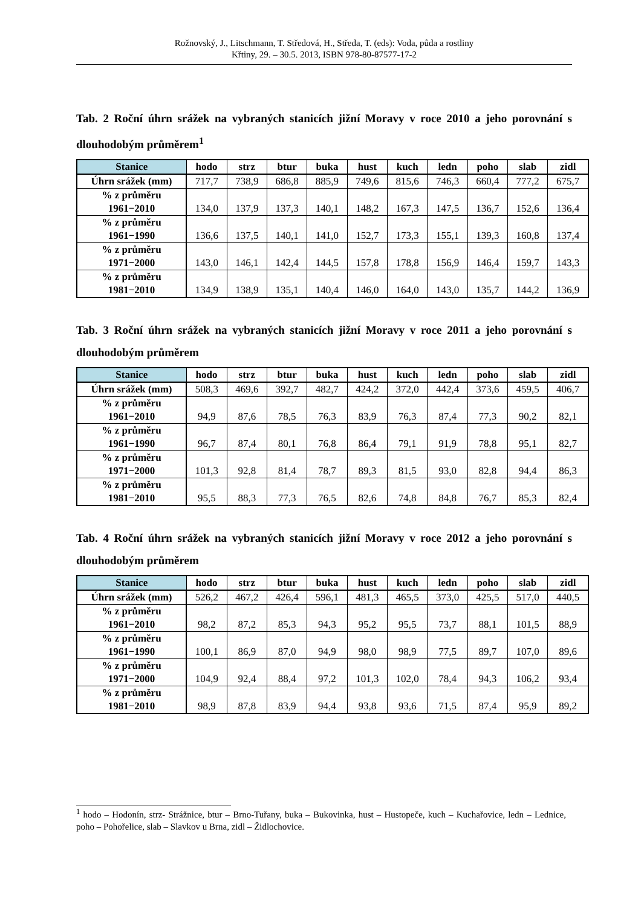Rožnovský, J., Litschmann, T. Středová, H., Středa, T. (eds): Voda, půda a rostliny
Křtiny, 29. – 30.5. 2013, ISBN 978-80-87577-17-2
Tab. 2 Roční úhrn srážek na vybraných stanicích jižní Moravy v roce 2010 a jeho porovnání s dlouhodobým průměrem<sup>1</sup>
| Stanice | hodo | strz | btur | buka | hust | kuch | ledn | poho | slab | zidl |
| --- | --- | --- | --- | --- | --- | --- | --- | --- | --- | --- |
| Úhrn srážek (mm) | 717,7 | 738,9 | 686,8 | 885,9 | 749,6 | 815,6 | 746,3 | 660,4 | 777,2 | 675,7 |
| % z průměru 1961−2010 | 134,0 | 137,9 | 137,3 | 140,1 | 148,2 | 167,3 | 147,5 | 136,7 | 152,6 | 136,4 |
| % z průměru 1961−1990 | 136,6 | 137,5 | 140,1 | 141,0 | 152,7 | 173,3 | 155,1 | 139,3 | 160,8 | 137,4 |
| % z průměru 1971−2000 | 143,0 | 146,1 | 142,4 | 144,5 | 157,8 | 178,8 | 156,9 | 146,4 | 159,7 | 143,3 |
| % z průměru 1981−2010 | 134,9 | 138,9 | 135,1 | 140,4 | 146,0 | 164,0 | 143,0 | 135,7 | 144,2 | 136,9 |
Tab. 3 Roční úhrn srážek na vybraných stanicích jižní Moravy v roce 2011 a jeho porovnání s dlouhodobým průměrem
| Stanice | hodo | strz | btur | buka | hust | kuch | ledn | poho | slab | zidl |
| --- | --- | --- | --- | --- | --- | --- | --- | --- | --- | --- |
| Úhrn srážek (mm) | 508,3 | 469,6 | 392,7 | 482,7 | 424,2 | 372,0 | 442,4 | 373,6 | 459,5 | 406,7 |
| % z průměru 1961−2010 | 94,9 | 87,6 | 78,5 | 76,3 | 83,9 | 76,3 | 87,4 | 77,3 | 90,2 | 82,1 |
| % z průměru 1961−1990 | 96,7 | 87,4 | 80,1 | 76,8 | 86,4 | 79,1 | 91,9 | 78,8 | 95,1 | 82,7 |
| % z průměru 1971−2000 | 101,3 | 92,8 | 81,4 | 78,7 | 89,3 | 81,5 | 93,0 | 82,8 | 94,4 | 86,3 |
| % z průměru 1981−2010 | 95,5 | 88,3 | 77,3 | 76,5 | 82,6 | 74,8 | 84,8 | 76,7 | 85,3 | 82,4 |
Tab. 4 Roční úhrn srážek na vybraných stanicích jižní Moravy v roce 2012 a jeho porovnání s dlouhodobým průměrem
| Stanice | hodo | strz | btur | buka | hust | kuch | ledn | poho | slab | zidl |
| --- | --- | --- | --- | --- | --- | --- | --- | --- | --- | --- |
| Úhrn srážek (mm) | 526,2 | 467,2 | 426,4 | 596,1 | 481,3 | 465,5 | 373,0 | 425,5 | 517,0 | 440,5 |
| % z průměru 1961−2010 | 98,2 | 87,2 | 85,3 | 94,3 | 95,2 | 95,5 | 73,7 | 88,1 | 101,5 | 88,9 |
| % z průměru 1961−1990 | 100,1 | 86,9 | 87,0 | 94,9 | 98,0 | 98,9 | 77,5 | 89,7 | 107,0 | 89,6 |
| % z průměru 1971−2000 | 104,9 | 92,4 | 88,4 | 97,2 | 101,3 | 102,0 | 78,4 | 94,3 | 106,2 | 93,4 |
| % z průměru 1981−2010 | 98,9 | 87,8 | 83,9 | 94,4 | 93,8 | 93,6 | 71,5 | 87,4 | 95,9 | 89,2 |
<sup>1</sup> hodo – Hodonín, strz- Strážnice, btur – Brno-Tuřany, buka – Bukovinka, hust – Hustopeče, kuch – Kuchařovice, ledn – Lednice, poho – Pohořelice, slab – Slavkov u Brna, zidl – Židlochovice.